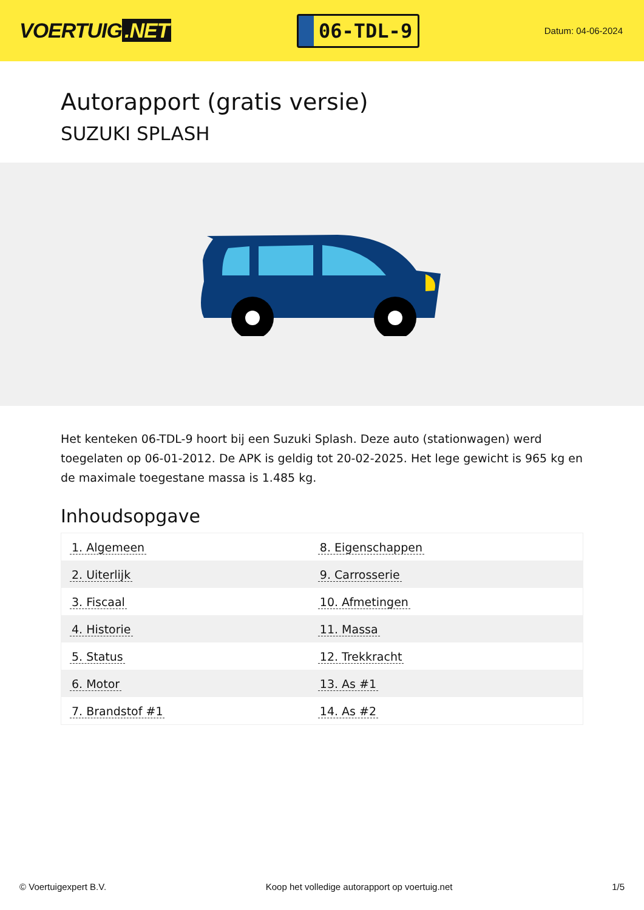VOERTUIG.NET
06-TDL-9
Datum: 04-06-2024
Autorapport (gratis versie)
SUZUKI SPLASH
Het kenteken 06-TDL-9 hoort bij een Suzuki Splash. Deze auto (stationwagen) werd toegelaten op 06-01-2012. De APK is geldig tot 20-02-2025. Het lege gewicht is 965 kg en de maximale toegestane massa is 1.485 kg.
Inhoudsopgave
| 1. Algemeen | 8. Eigenschappen |
| 2. Uiterlijk | 9. Carrosserie |
| 3. Fiscaal | 10. Afmetingen |
| 4. Historie | 11. Massa |
| 5. Status | 12. Trekkracht |
| 6. Motor | 13. As #1 |
| 7. Brandstof #1 | 14. As #2 |
© Voertuigexpert B.V. Koop het volledige autorapport op voertuig.net 1/5